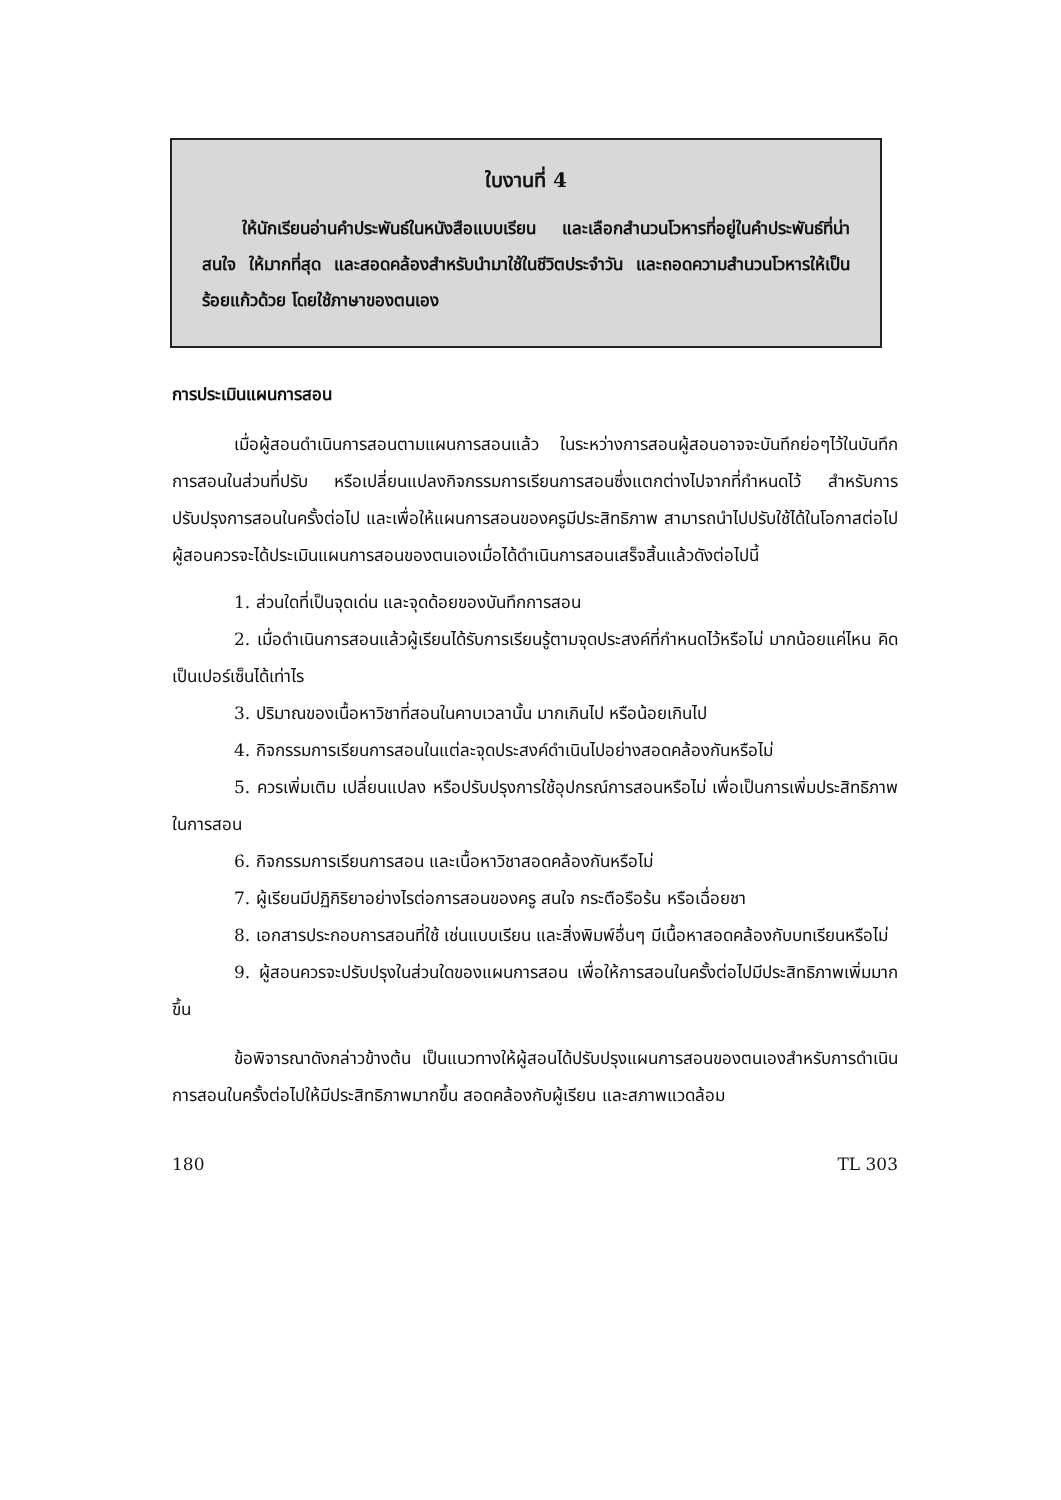ใบงานที่ 4
ให้นักเรียนอ่านคำประพันธ์ในหนังสือแบบเรียน และเลือกสำนวนโวหารที่อยู่ในคำประพันธ์ที่น่าสนใจ ให้มากที่สุด และสอดคล้องสำหรับนำมาใช้ในชีวิตประจำวัน และถอดความสำนวนโวหารให้เป็นร้อยแก้วด้วย โดยใช้ภาษาของตนเอง
การประเมินแผนการสอน
เมื่อผู้สอนดำเนินการสอนตามแผนการสอนแล้ว ในระหว่างการสอนผู้สอนอาจจะบันทึกย่อๆไว้ในบันทึกการสอนในส่วนที่ปรับ หรือเปลี่ยนแปลงกิจกรรมการเรียนการสอนซึ่งแตกต่างไปจากที่กำหนดไว้ สำหรับการปรับปรุงการสอนในครั้งต่อไป และเพื่อให้แผนการสอนของครูมีประสิทธิภาพ สามารถนำไปปรับใช้ได้ในโอกาสต่อไป ผู้สอนควรจะได้ประเมินแผนการสอนของตนเองเมื่อได้ดำเนินการสอนเสร็จสิ้นแล้วดังต่อไปนี้
1. ส่วนใดที่เป็นจุดเด่น และจุดด้อยของบันทึกการสอน
2. เมื่อดำเนินการสอนแล้วผู้เรียนได้รับการเรียนรู้ตามจุดประสงค์ที่กำหนดไว้หรือไม่ มากน้อยแค่ไหน คิดเป็นเปอร์เซ็นได้เท่าไร
3. ปริมาณของเนื้อหาวิชาที่สอนในคาบเวลานั้น มากเกินไป หรือน้อยเกินไป
4. กิจกรรมการเรียนการสอนในแต่ละจุดประสงค์ดำเนินไปอย่างสอดคล้องกันหรือไม่
5. ควรเพิ่มเติม เปลี่ยนแปลง หรือปรับปรุงการใช้อุปกรณ์การสอนหรือไม่ เพื่อเป็นการเพิ่มประสิทธิภาพในการสอน
6. กิจกรรมการเรียนการสอน และเนื้อหาวิชาสอดคล้องกันหรือไม่
7. ผู้เรียนมีปฏิกิริยาอย่างไรต่อการสอนของครู สนใจ กระตือรือร้น หรือเฉื่อยชา
8. เอกสารประกอบการสอนที่ใช้ เช่นแบบเรียน และสิ่งพิมพ์อื่นๆ มีเนื้อหาสอดคล้องกับบทเรียนหรือไม่
9. ผู้สอนควรจะปรับปรุงในส่วนใดของแผนการสอน เพื่อให้การสอนในครั้งต่อไปมีประสิทธิภาพเพิ่มมากขึ้น
ข้อพิจารณาดังกล่าวข้างต้น เป็นแนวทางให้ผู้สอนได้ปรับปรุงแผนการสอนของตนเองสำหรับการดำเนินการสอนในครั้งต่อไปให้มีประสิทธิภาพมากขึ้น สอดคล้องกับผู้เรียน และสภาพแวดล้อม
180 TL 303